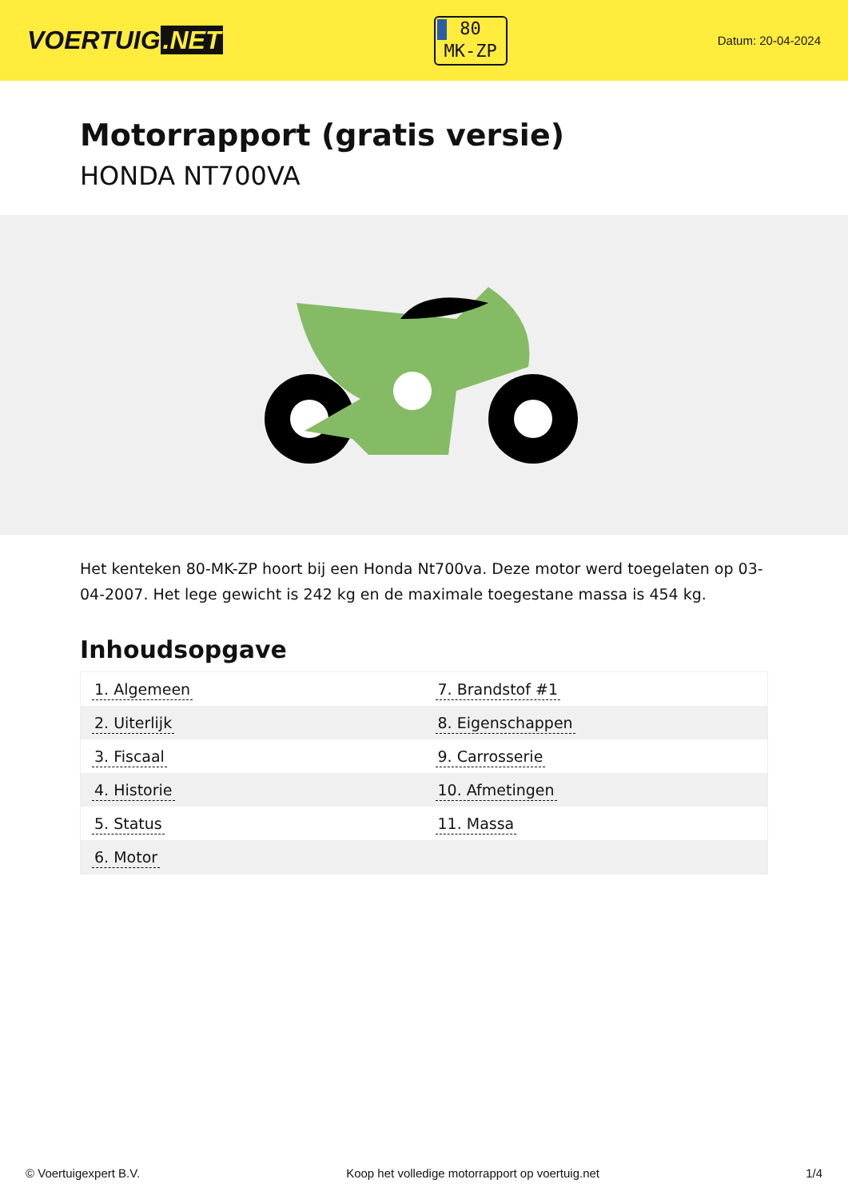VOERTUIG.NET
80
MK-ZP
Datum: 20-04-2024
Motorrapport (gratis versie)
HONDA NT700VA
Het kenteken 80-MK-ZP hoort bij een Honda Nt700va. Deze motor werd toegelaten op 03-04-2007. Het lege gewicht is 242 kg en de maximale toegestane massa is 454 kg.
Inhoudsopgave
| 1. Algemeen | 7. Brandstof #1 |
| 2. Uiterlijk | 8. Eigenschappen |
| 3. Fiscaal | 9. Carrosserie |
| 4. Historie | 10. Afmetingen |
| 5. Status | 11. Massa |
| 6. Motor | |
© Voertuigexpert B.V. Koop het volledige motorrapport op voertuig.net 1/4